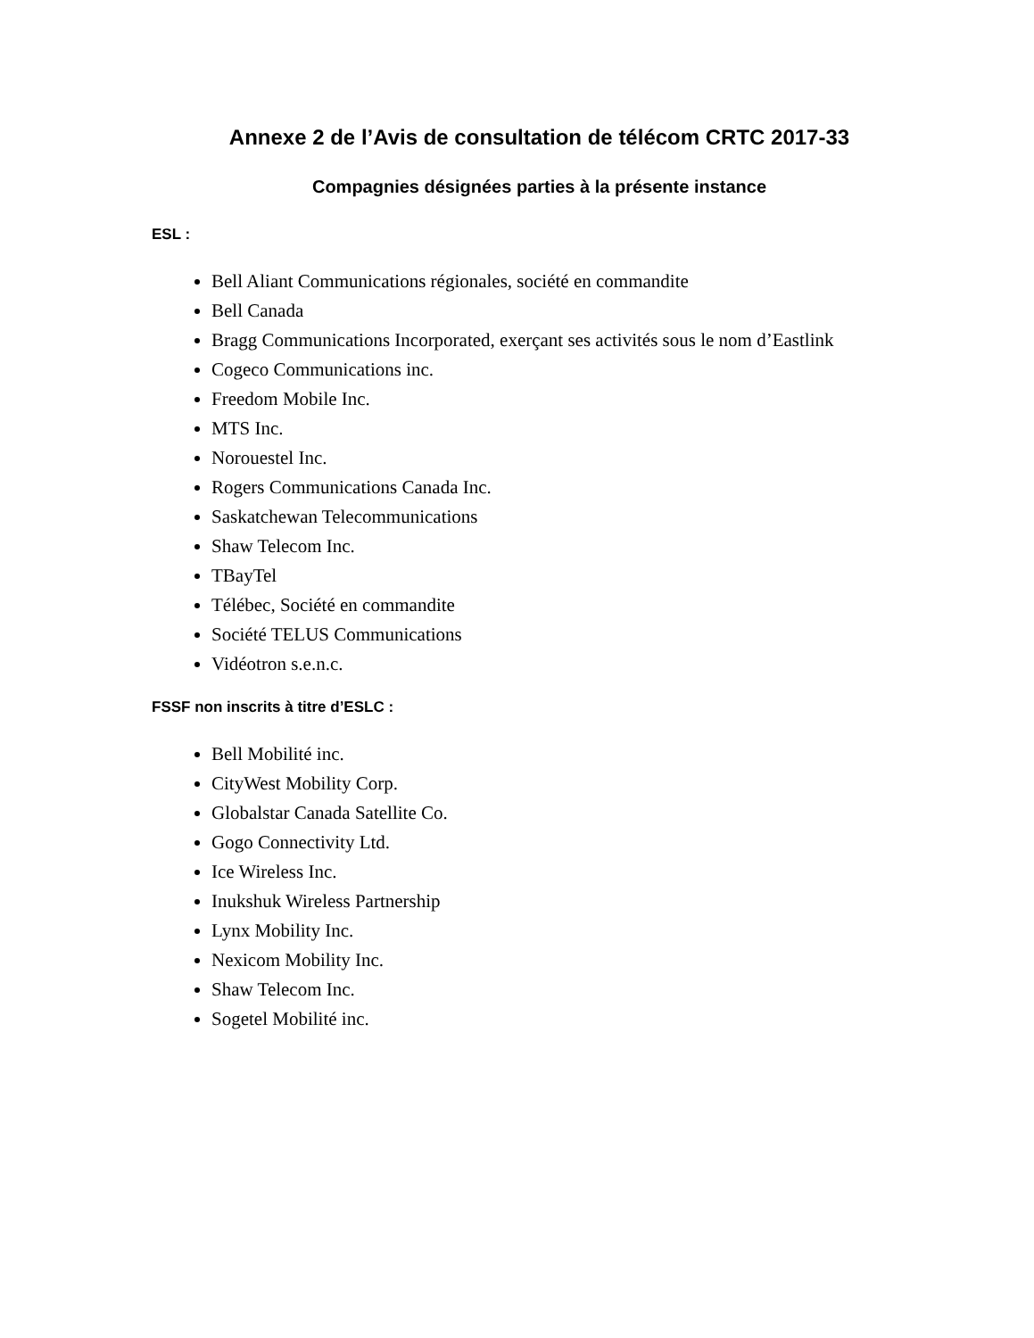Annexe 2 de l’Avis de consultation de télécom CRTC 2017-33
Compagnies désignées parties à la présente instance
ESL :
Bell Aliant Communications régionales, société en commandite
Bell Canada
Bragg Communications Incorporated, exerçant ses activités sous le nom d’Eastlink
Cogeco Communications inc.
Freedom Mobile Inc.
MTS Inc.
Norouestel Inc.
Rogers Communications Canada Inc.
Saskatchewan Telecommunications
Shaw Telecom Inc.
TBayTel
Télébec, Société en commandite
Société TELUS Communications
Vidéotron s.e.n.c.
FSSF non inscrits à titre d’ESLC :
Bell Mobilité inc.
CityWest Mobility Corp.
Globalstar Canada Satellite Co.
Gogo Connectivity Ltd.
Ice Wireless Inc.
Inukshuk Wireless Partnership
Lynx Mobility Inc.
Nexicom Mobility Inc.
Shaw Telecom Inc.
Sogetel Mobilité inc.